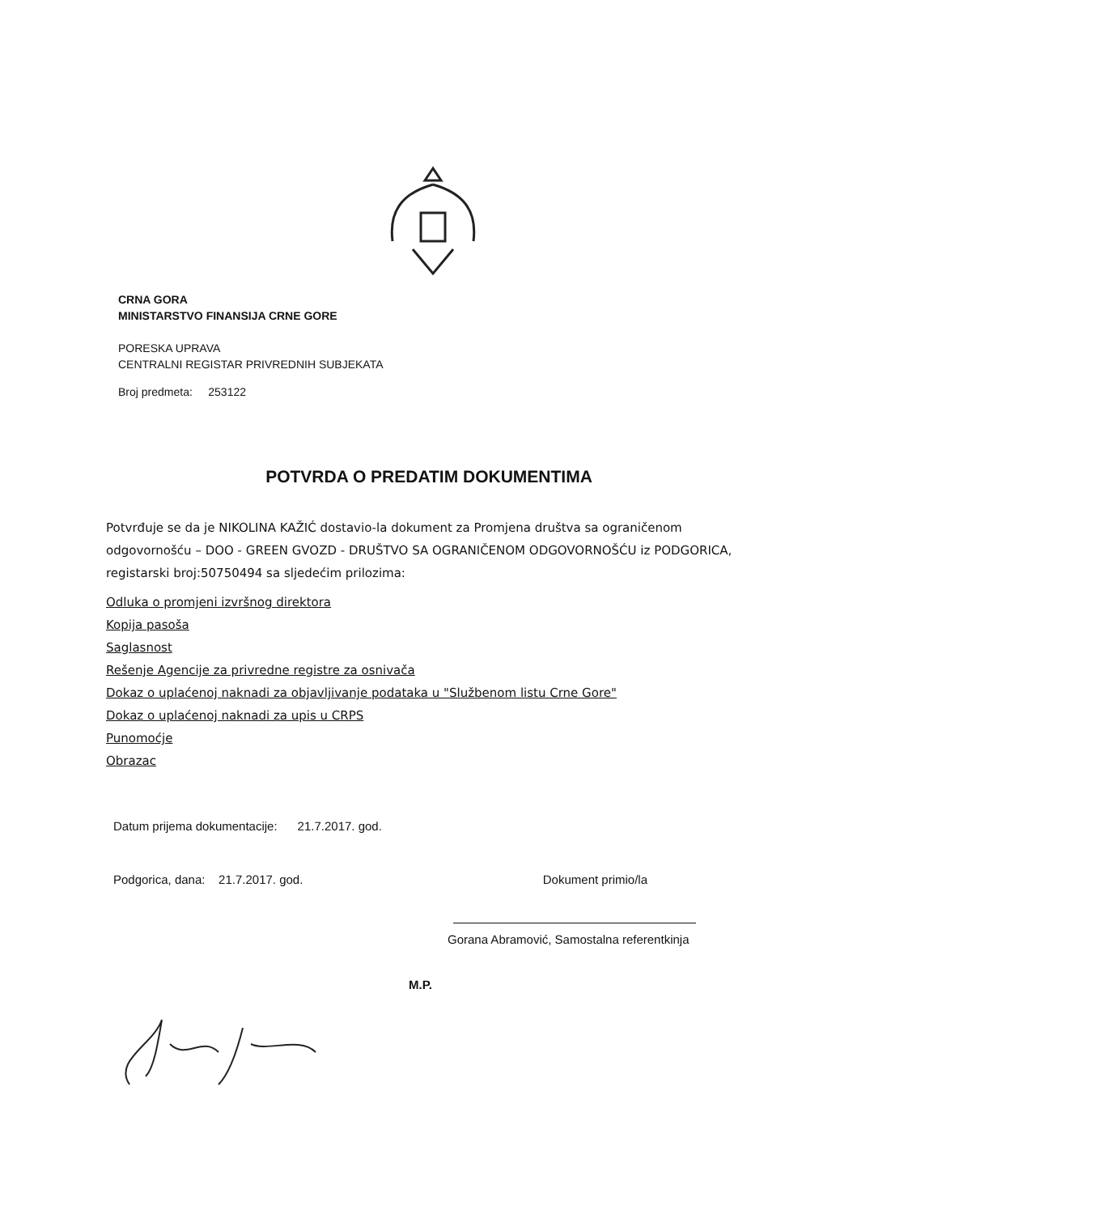CRNA GORA
MINISTARSTVO FINANSIJA CRNE GORE
PORESKA UPRAVA
CENTRALNI REGISTAR PRIVREDNIH SUBJEKATA
Broj predmeta: 253122
POTVRDA O PREDATIM DOKUMENTIMA
Potvrđuje se da je NIKOLINA KAŽIĆ dostavio-la dokument za Promjena društva sa ograničenom odgovornošću – DOO - GREEN GVOZD - DRUŠTVO SA OGRANIČENOM ODGOVORNOŠĆU iz PODGORICA, registarski broj:50750494 sa sljedećim prilozima:
Odluka o promjeni izvršnog direktora
Kopija pasoša
Saglasnost
Rešenje Agencije za privredne registre za osnivača
Dokaz o uplaćenoj naknadi za objavljivanje podataka u "Službenom listu Crne Gore"
Dokaz o uplaćenoj naknadi za upis u CRPS
Punomoćje
Obrazac
Datum prijema dokumentacije: 21.7.2017. god.
Podgorica, dana: 21.7.2017. god. Dokument primio/la
Gorana Abramović, Samostalna referentkinja
M.P.